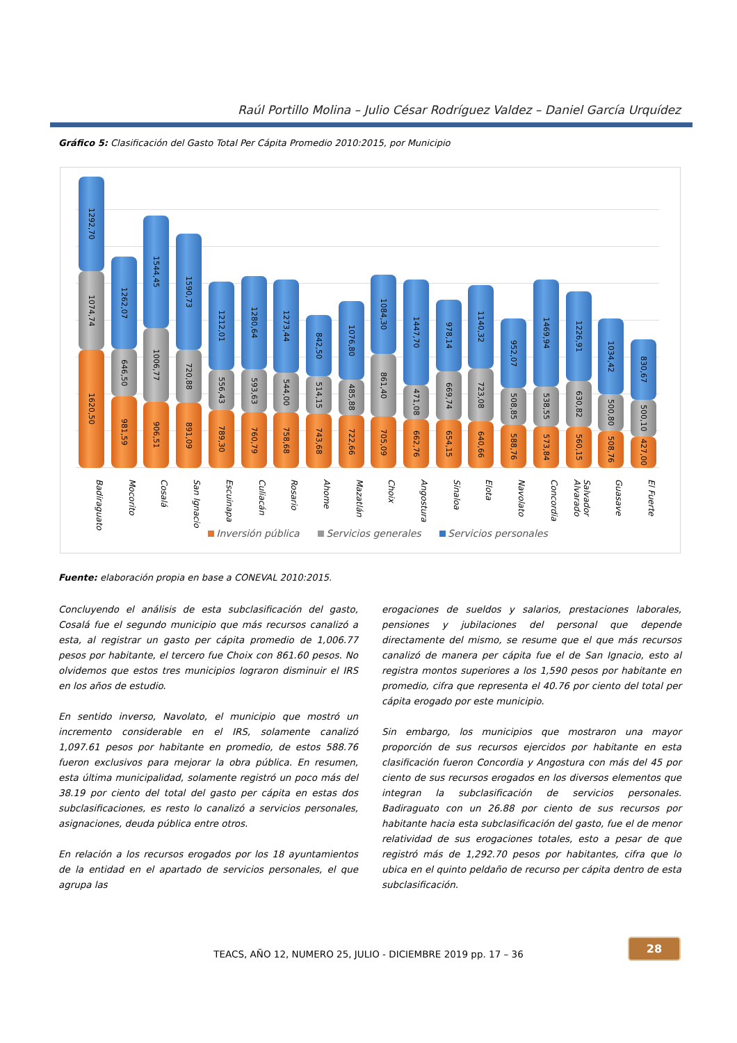Raúl Portillo Molina – Julio César Rodríguez Valdez – Daniel García Urquídez
Gráfico 5: Clasificación del Gasto Total Per Cápita Promedio 2010:2015, por Municipio
1292,70
1074,74
1620,50
1262,07
646,50
981,59
1544,45
1006,77
906,51
1590,73
720,88
891,09
1212,01
556,43
789,30
1280,64
593,63
760,79
1273,44
544,00
758,68
842,50
514,15
743,68
1076,80
485,88
722,66
1084,30
861,40
705,09
1447,70
471,08
662,76
978,14
669,74
654,15
1140,32
723,08
640,66
952,07
508,85
588,76
1469,94
538,55
573,84
1226,91
630,82
560,15
1034,42
500,80
508,76
830,67
500,10
427,00
Badiraguato
Mocorito
Cosalá
San Ignacio
Escuinapa
Culiacán
Rosario
Ahome
Mazatlán
Choix
Angostura
Sinaloa
Elota
Navolato
Concordia
Salvador Alvarado
Guasave
El Fuerte
Inversión pública Servicios generales Servicios personales
Fuente: elaboración propia en base a CONEVAL 2010:2015.
Concluyendo el análisis de esta subclasificación del gasto, Cosalá fue el segundo municipio que más recursos canalizó a esta, al registrar un gasto per cápita promedio de 1,006.77 pesos por habitante, el tercero fue Choix con 861.60 pesos. No olvidemos que estos tres municipios lograron disminuir el IRS en los años de estudio.
En sentido inverso, Navolato, el municipio que mostró un incremento considerable en el IRS, solamente canalizó 1,097.61 pesos por habitante en promedio, de estos 588.76 fueron exclusivos para mejorar la obra pública. En resumen, esta última municipalidad, solamente registró un poco más del 38.19 por ciento del total del gasto per cápita en estas dos subclasificaciones, es resto lo canalizó a servicios personales, asignaciones, deuda pública entre otros.
En relación a los recursos erogados por los 18 ayuntamientos de la entidad en el apartado de servicios personales, el que agrupa las
erogaciones de sueldos y salarios, prestaciones laborales, pensiones y jubilaciones del personal que depende directamente del mismo, se resume que el que más recursos canalizó de manera per cápita fue el de San Ignacio, esto al registra montos superiores a los 1,590 pesos por habitante en promedio, cifra que representa el 40.76 por ciento del total per cápita erogado por este municipio.
Sin embargo, los municipios que mostraron una mayor proporción de sus recursos ejercidos por habitante en esta clasificación fueron Concordia y Angostura con más del 45 por ciento de sus recursos erogados en los diversos elementos que integran la subclasificación de servicios personales. Badiraguato con un 26.88 por ciento de sus recursos por habitante hacia esta subclasificación del gasto, fue el de menor relatividad de sus erogaciones totales, esto a pesar de que registró más de 1,292.70 pesos por habitantes, cifra que lo ubica en el quinto peldaño de recurso per cápita dentro de esta subclasificación.
TEACS, AÑO 12, NUMERO 25, JULIO - DICIEMBRE 2019 pp. 17 – 36
28